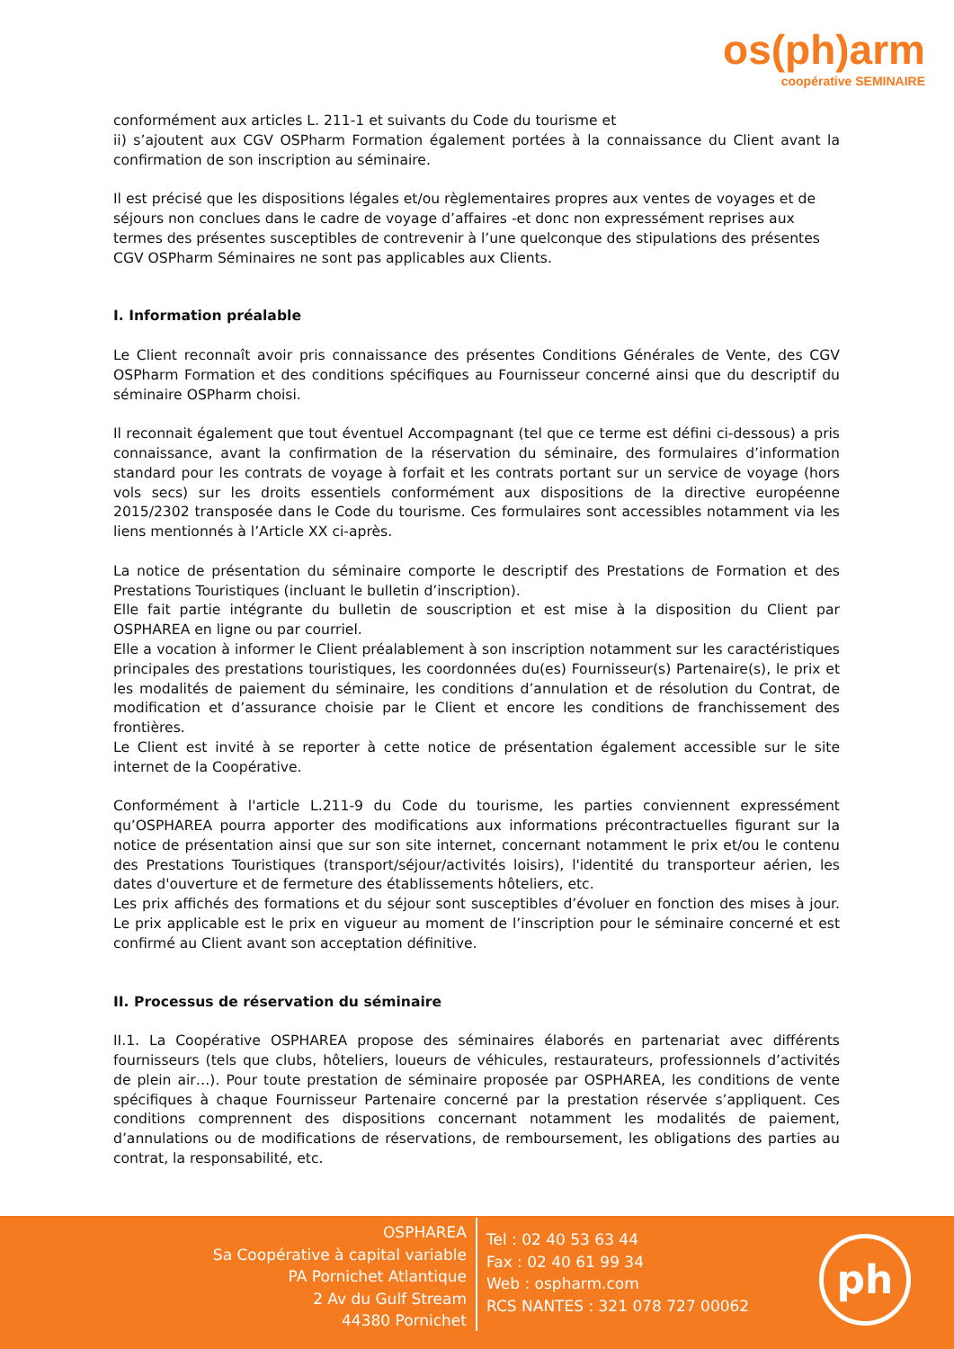os(ph)arm
coopérative SEMINAIRE
conformément aux articles L. 211-1 et suivants du Code du tourisme et
ii) s’ajoutent aux CGV OSPharm Formation également portées à la connaissance du Client avant la confirmation de son inscription au séminaire.
Il est précisé que les dispositions légales et/ou règlementaires propres aux ventes de voyages et de séjours non conclues dans le cadre de voyage d’affaires -et donc non expressément reprises aux termes des présentes susceptibles de contrevenir à l’une quelconque des stipulations des présentes CGV OSPharm Séminaires ne sont pas applicables aux Clients.
I. Information préalable
Le Client reconnaît avoir pris connaissance des présentes Conditions Générales de Vente, des CGV OSPharm Formation et des conditions spécifiques au Fournisseur concerné ainsi que du descriptif du séminaire OSPharm choisi.
Il reconnait également que tout éventuel Accompagnant (tel que ce terme est défini ci-dessous) a pris connaissance, avant la confirmation de la réservation du séminaire, des formulaires d’information standard pour les contrats de voyage à forfait et les contrats portant sur un service de voyage (hors vols secs) sur les droits essentiels conformément aux dispositions de la directive européenne 2015/2302 transposée dans le Code du tourisme. Ces formulaires sont accessibles notamment via les liens mentionnés à l’Article XX ci-après.
La notice de présentation du séminaire comporte le descriptif des Prestations de Formation et des Prestations Touristiques (incluant le bulletin d’inscription).
Elle fait partie intégrante du bulletin de souscription et est mise à la disposition du Client par OSPHAREA en ligne ou par courriel.
Elle a vocation à informer le Client préalablement à son inscription notamment sur les caractéristiques principales des prestations touristiques, les coordonnées du(es) Fournisseur(s) Partenaire(s), le prix et les modalités de paiement du séminaire, les conditions d’annulation et de résolution du Contrat, de modification et d’assurance choisie par le Client et encore les conditions de franchissement des frontières.
Le Client est invité à se reporter à cette notice de présentation également accessible sur le site internet de la Coopérative.
Conformément à l'article L.211-9 du Code du tourisme, les parties conviennent expressément qu’OSPHAREA pourra apporter des modifications aux informations précontractuelles figurant sur la notice de présentation ainsi que sur son site internet, concernant notamment le prix et/ou le contenu des Prestations Touristiques (transport/séjour/activités loisirs), l'identité du transporteur aérien, les dates d'ouverture et de fermeture des établissements hôteliers, etc.
Les prix affichés des formations et du séjour sont susceptibles d’évoluer en fonction des mises à jour. Le prix applicable est le prix en vigueur au moment de l’inscription pour le séminaire concerné et est confirmé au Client avant son acceptation définitive.
II. Processus de réservation du séminaire
II.1. La Coopérative OSPHAREA propose des séminaires élaborés en partenariat avec différents fournisseurs (tels que clubs, hôteliers, loueurs de véhicules, restaurateurs, professionnels d’activités de plein air…). Pour toute prestation de séminaire proposée par OSPHAREA, les conditions de vente spécifiques à chaque Fournisseur Partenaire concerné par la prestation réservée s’appliquent. Ces conditions comprennent des dispositions concernant notamment les modalités de paiement, d’annulations ou de modifications de réservations, de remboursement, les obligations des parties au contrat, la responsabilité, etc.
OSPHAREA
Sa Coopérative à capital variable
PA Pornichet Atlantique
2 Av du Gulf Stream
44380 Pornichet
Tel : 02 40 53 63 44
Fax : 02 40 61 99 34
Web : ospharm.com
RCS NANTES : 321 078 727 00062
ph